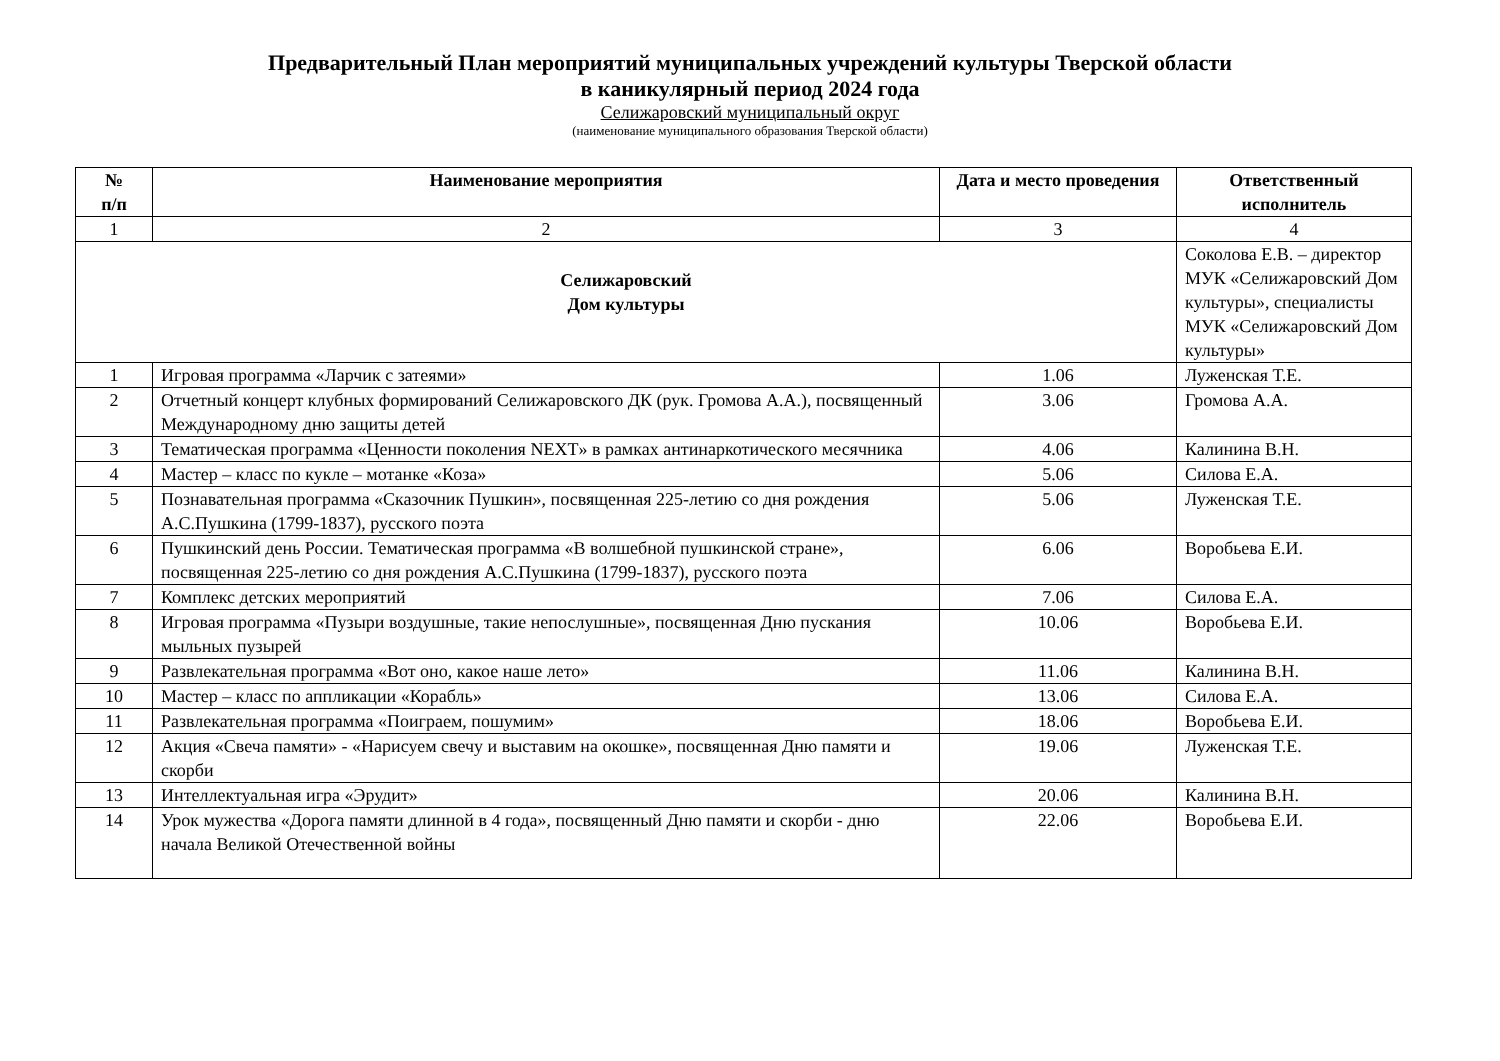Предварительный План мероприятий муниципальных учреждений культуры Тверской области
в каникулярный период 2024 года
Селижаровский муниципальный округ
(наименование муниципального образования Тверской области)
| № п/п | Наименование мероприятия | Дата и место проведения | Ответственный исполнитель |
| --- | --- | --- | --- |
| 1 | 2 | 3 | 4 |
| Селижаровский Дом культуры | | | Соколова Е.В. – директор МУК «Селижаровский Дом культуры», специалисты МУК «Селижаровский Дом культуры» |
| 1 | Игровая программа «Ларчик с затеями» | 1.06 | Луженская Т.Е. |
| 2 | Отчетный концерт клубных формирований Селижаровского ДК (рук. Громова А.А.), посвященный Международному дню защиты детей | 3.06 | Громова А.А. |
| 3 | Тематическая программа «Ценности поколения NEXT» в рамках антинаркотического месячника | 4.06 | Калинина В.Н. |
| 4 | Мастер – класс по кукле – мотанке «Коза» | 5.06 | Силова Е.А. |
| 5 | Познавательная программа «Сказочник Пушкин», посвященная 225-летию со дня рождения А.С.Пушкина (1799-1837), русского поэта | 5.06 | Луженская Т.Е. |
| 6 | Пушкинский день России. Тематическая программа «В волшебной пушкинской стране», посвященная 225-летию со дня рождения А.С.Пушкина (1799-1837), русского поэта | 6.06 | Воробьева Е.И. |
| 7 | Комплекс детских мероприятий | 7.06 | Силова Е.А. |
| 8 | Игровая программа «Пузыри воздушные, такие непослушные», посвященная Дню пускания мыльных пузырей | 10.06 | Воробьева Е.И. |
| 9 | Развлекательная программа «Вот оно, какое наше лето» | 11.06 | Калинина В.Н. |
| 10 | Мастер – класс по аппликации «Корабль» | 13.06 | Силова Е.А. |
| 11 | Развлекательная программа «Поиграем, пошумим» | 18.06 | Воробьева Е.И. |
| 12 | Акция «Свеча памяти» - «Нарисуем свечу и выставим на окошке», посвященная Дню памяти и скорби | 19.06 | Луженская Т.Е. |
| 13 | Интеллектуальная игра «Эрудит» | 20.06 | Калинина В.Н. |
| 14 | Урок мужества «Дорога памяти длинной в 4 года», посвященный Дню памяти и скорби - дню начала Великой Отечественной войны | 22.06 | Воробьева Е.И. |